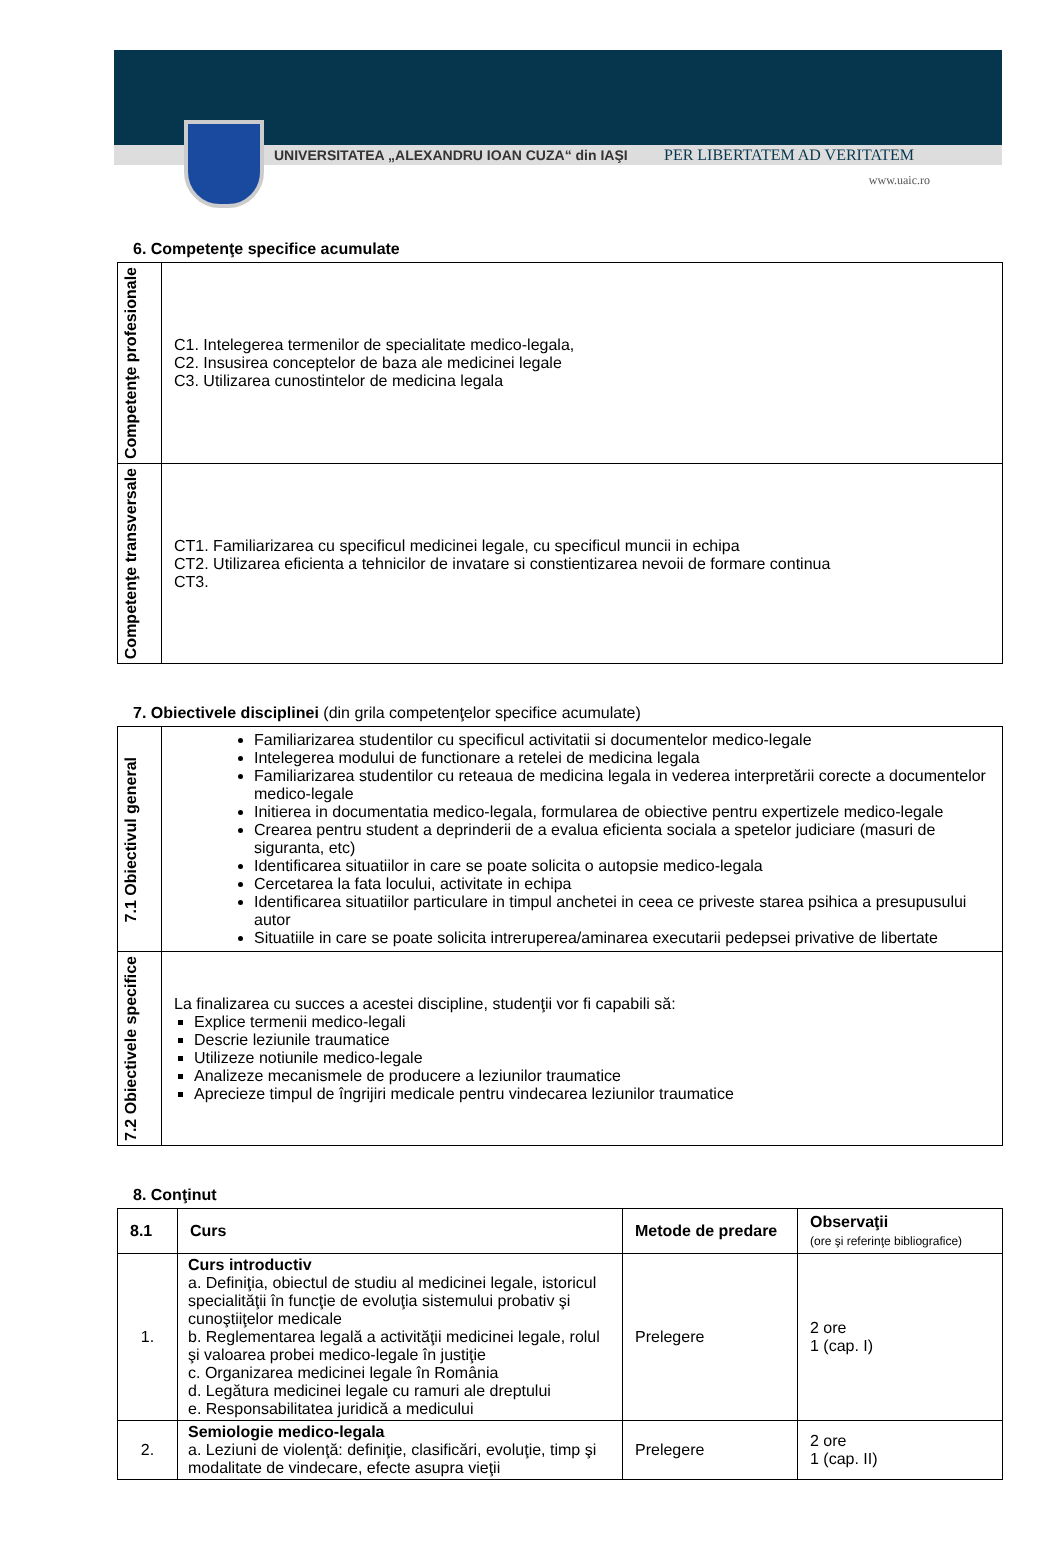UNIVERSITATEA „ALEXANDRU IOAN CUZA“ din IAŞI PER LIBERTATEM AD VERITATEM
www.uaic.ro
6. Competenţe specifice acumulate
| Competenţe profesionale | C1. Intelegerea termenilor de specialitate medico-legala, C2. Insusirea conceptelor de baza ale medicinei legale C3. Utilizarea cunostintelor de medicina legala |
| Competenţe transversale | CT1. Familiarizarea cu specificul medicinei legale, cu specificul muncii in echipa CT2. Utilizarea eficienta a tehnicilor de invatare si constientizarea nevoii de formare continua CT3. |
7. Obiectivele disciplinei (din grila competenţelor specifice acumulate)
| 7.1 Obiectivul general | Familiarizarea studentilor cu specificul activitatii si documentelor medico-legale Intelegerea modului de functionare a retelei de medicina legala Familiarizarea studentilor cu reteaua de medicina legala in vederea interpretării corecte a documentelor medico-legale Initierea in documentatia medico-legala, formularea de obiective pentru expertizele medico-legale Crearea pentru student a deprinderii de a evalua eficienta sociala a spetelor judiciare (masuri de siguranta, etc) Identificarea situatiilor in care se poate solicita o autopsie medico-legala Cercetarea la fata locului, activitate in echipa Identificarea situatiilor particulare in timpul anchetei in ceea ce priveste starea psihica a presupusului autor Situatiile in care se poate solicita intreruperea/aminarea executarii pedepsei privative de libertate |
| 7.2 Obiectivele specifice | La finalizarea cu succes a acestei discipline, studenţii vor fi capabili să: Explice termenii medico-legali Descrie leziunile traumatice Utilizeze notiunile medico-legale Analizeze mecanismele de producere a leziunilor traumatice Aprecieze timpul de îngrijiri medicale pentru vindecarea leziunilor traumatice |
8. Conţinut
| 8.1 | Curs | Metode de predare | Observaţii (ore şi referinţe bibliografice) |
| --- | --- | --- | --- |
| 1. | Curs introductiv a. Definiţia, obiectul de studiu al medicinei legale, istoricul specialităţii în funcţie de evoluţia sistemului probativ şi cunoştiiţelor medicale b. Reglementarea legală a activităţii medicinei legale, rolul şi valoarea probei medico-legale în justiţie c. Organizarea medicinei legale în România d. Legătura medicinei legale cu ramuri ale dreptului e. Responsabilitatea juridică a medicului | Prelegere | 2 ore 1 (cap. I) |
| 2. | Semiologie medico-legala a. Leziuni de violenţă: definiţie, clasificări, evoluţie, timp şi modalitate de vindecare, efecte asupra vieţii | Prelegere | 2 ore 1 (cap. II) |